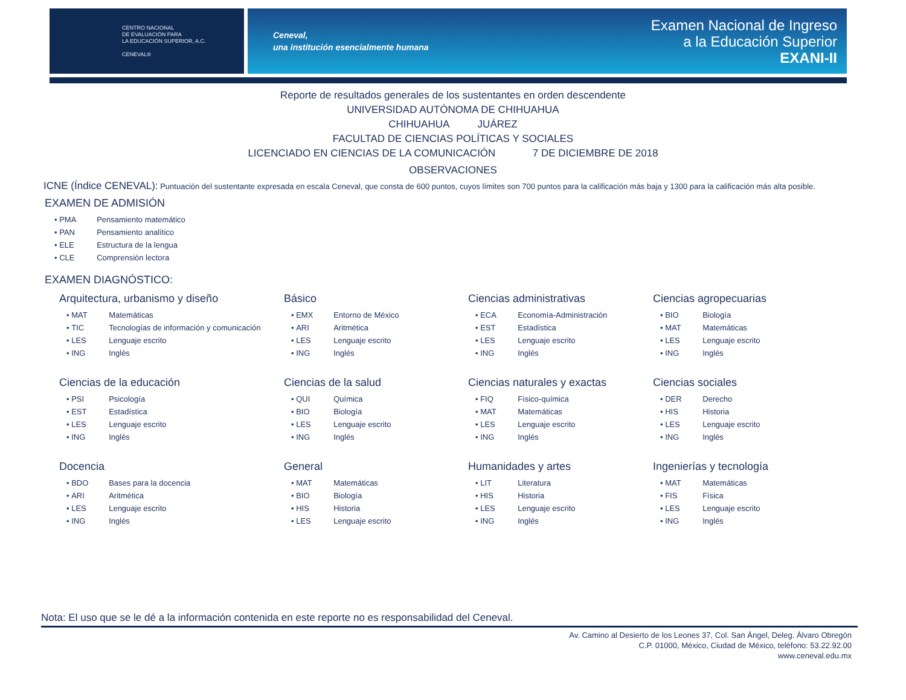CENTRO NACIONAL
DE EVALUACIÓN PARA
LA EDUCACIÓN SUPERIOR, A.C.
CENEVAL®
Ceneval,
una institución esencialmente humana
Examen Nacional de Ingreso
a la Educación Superior
EXANI-II
Reporte de resultados generales de los sustentantes en orden descendente
UNIVERSIDAD AUTÓNOMA DE CHIHUAHUA
CHIHUAHUA JUÁREZ
FACULTAD DE CIENCIAS POLÍTICAS Y SOCIALES
LICENCIADO EN CIENCIAS DE LA COMUNICACIÓN 7 DE DICIEMBRE DE 2018
OBSERVACIONES
ICNE (Índice CENEVAL): Puntuación del sustentante expresada en escala Ceneval, que consta de 600 puntos, cuyos límites son 700 puntos para la calificación más baja y 1300 para la calificación más alta posible.
EXAMEN DE ADMISIÓN
• PMA Pensamiento matemático
• PAN Pensamiento analítico
• ELE Estructura de la lengua
• CLE Comprensión lectora
EXAMEN DIAGNÓSTICO:
Arquitectura, urbanismo y diseño
• MAT Matemáticas
• TIC Tecnologías de información y comunicación
• LES Lenguaje escrito
• ING Inglés
Básico
• EMX Entorno de México
• ARI Aritmética
• LES Lenguaje escrito
• ING Inglés
Ciencias administrativas
• ECA Economía-Administración
• EST Estadística
• LES Lenguaje escrito
• ING Inglés
Ciencias agropecuarias
• BIO Biología
• MAT Matemáticas
• LES Lenguaje escrito
• ING Inglés
Ciencias de la educación
• PSI Psicología
• EST Estadística
• LES Lenguaje escrito
• ING Inglés
Ciencias de la salud
• QUI Química
• BIO Biología
• LES Lenguaje escrito
• ING Inglés
Ciencias naturales y exactas
• FIQ Físico-química
• MAT Matemáticas
• LES Lenguaje escrito
• ING Inglés
Ciencias sociales
• DER Derecho
• HIS Historia
• LES Lenguaje escrito
• ING Inglés
Docencia
• BDO Bases para la docencia
• ARI Aritmética
• LES Lenguaje escrito
• ING Inglés
General
• MAT Matemáticas
• BIO Biología
• HIS Historia
• LES Lenguaje escrito
Humanidades y artes
• LIT Literatura
• HIS Historia
• LES Lenguaje escrito
• ING Inglés
Ingenierías y tecnología
• MAT Matemáticas
• FIS Física
• LES Lenguaje escrito
• ING Inglés
Nota: El uso que se le dé a la información contenida en este reporte no es responsabilidad del Ceneval.
Av. Camino al Desierto de los Leones 37, Col. San Ángel, Deleg. Álvaro Obregón
C.P. 01000, México, Ciudad de México, teléfono: 53.22.92.00
www.ceneval.edu.mx